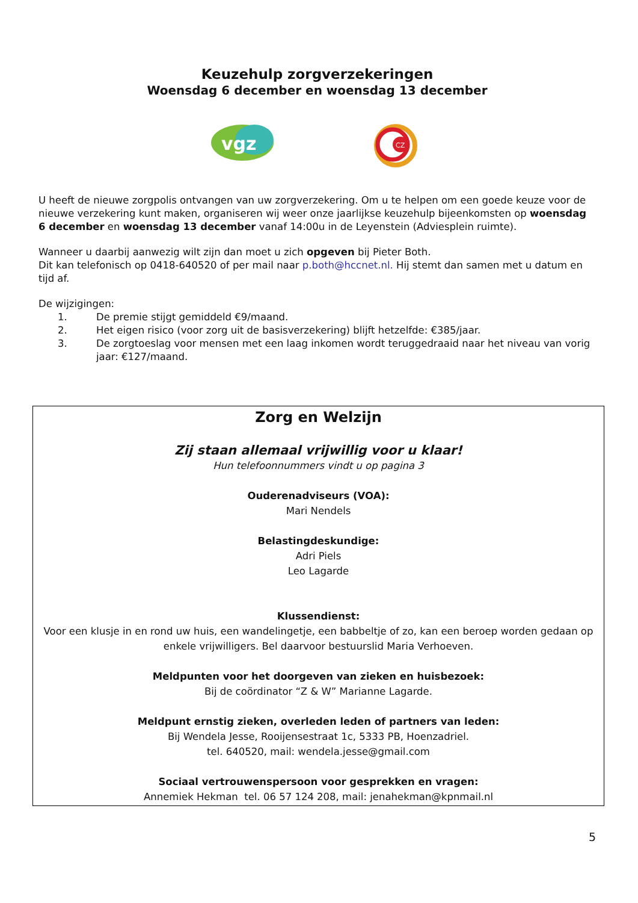Keuzehulp zorgverzekeringen
Woensdag 6 december en woensdag 13 december
vgz
CZ
U heeft de nieuwe zorgpolis ontvangen van uw zorgverzekering. Om u te helpen om een goede keuze voor de nieuwe verzekering kunt maken, organiseren wij weer onze jaarlijkse keuzehulp bijeenkomsten op woensdag 6 december en woensdag 13 december vanaf 14:00u in de Leyenstein (Adviesplein ruimte).
Wanneer u daarbij aanwezig wilt zijn dan moet u zich opgeven bij Pieter Both.
Dit kan telefonisch op 0418-640520 of per mail naar p.both@hccnet.nl. Hij stemt dan samen met u datum en tijd af.
De wijzigingen:
1. De premie stijgt gemiddeld €9/maand.
2. Het eigen risico (voor zorg uit de basisverzekering) blijft hetzelfde: €385/jaar.
3. De zorgtoeslag voor mensen met een laag inkomen wordt teruggedraaid naar het niveau van vorig jaar: €127/maand.
Zorg en Welzijn
Zij staan allemaal vrijwillig voor u klaar!
Hun telefoonnummers vindt u op pagina 3
Ouderenadviseurs (VOA):
Mari Nendels
Belastingdeskundige:
Adri Piels
Leo Lagarde
Klussendienst:
Voor een klusje in en rond uw huis, een wandelingetje, een babbeltje of zo, kan een beroep worden gedaan op enkele vrijwilligers. Bel daarvoor bestuurslid Maria Verhoeven.
Meldpunten voor het doorgeven van zieken en huisbezoek:
Bij de coördinator “Z & W” Marianne Lagarde.
Meldpunt ernstig zieken, overleden leden of partners van leden:
Bij Wendela Jesse, Rooijensestraat 1c, 5333 PB, Hoenzadriel.
tel. 640520, mail: wendela.jesse@gmail.com
Sociaal vertrouwenspersoon voor gesprekken en vragen:
Annemiek Hekman tel. 06 57 124 208, mail: jenahekman@kpnmail.nl
5